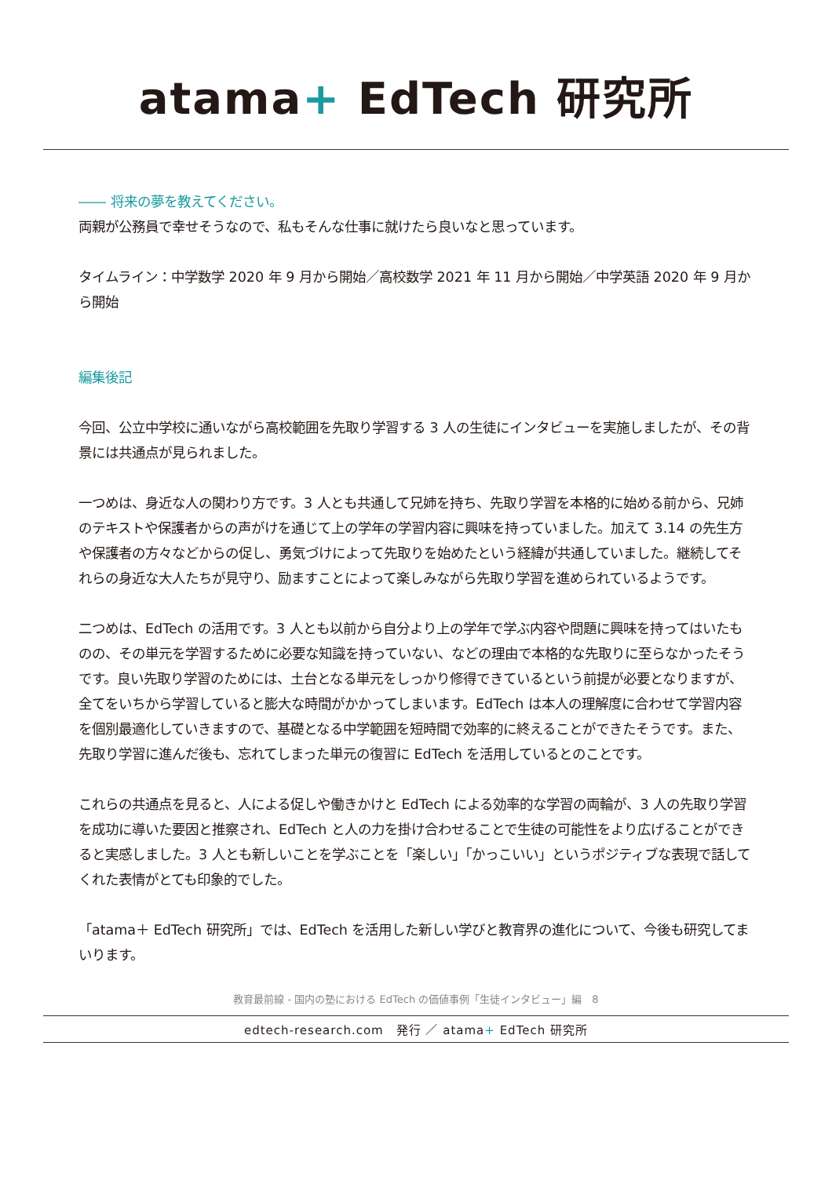atama+ EdTech 研究所
―― 将来の夢を教えてください。
両親が公務員で幸せそうなので、私もそんな仕事に就けたら良いなと思っています。
タイムライン：中学数学 2020 年 9 月から開始／高校数学 2021 年 11 月から開始／中学英語 2020 年 9 月から開始
編集後記
今回、公立中学校に通いながら高校範囲を先取り学習する 3 人の生徒にインタビューを実施しましたが、その背景には共通点が見られました。
一つめは、身近な人の関わり方です。3 人とも共通して兄姉を持ち、先取り学習を本格的に始める前から、兄姉のテキストや保護者からの声がけを通じて上の学年の学習内容に興味を持っていました。加えて 3.14 の先生方や保護者の方々などからの促し、勇気づけによって先取りを始めたという経緯が共通していました。継続してそれらの身近な大人たちが見守り、励ますことによって楽しみながら先取り学習を進められているようです。
二つめは、EdTech の活用です。3 人とも以前から自分より上の学年で学ぶ内容や問題に興味を持ってはいたものの、その単元を学習するために必要な知識を持っていない、などの理由で本格的な先取りに至らなかったそうです。良い先取り学習のためには、土台となる単元をしっかり修得できているという前提が必要となりますが、全てをいちから学習していると膨大な時間がかかってしまいます。EdTech は本人の理解度に合わせて学習内容を個別最適化していきますので、基礎となる中学範囲を短時間で効率的に終えることができたそうです。また、先取り学習に進んだ後も、忘れてしまった単元の復習に EdTech を活用しているとのことです。
これらの共通点を見ると、人による促しや働きかけと EdTech による効率的な学習の両輪が、3 人の先取り学習を成功に導いた要因と推察され、EdTech と人の力を掛け合わせることで生徒の可能性をより広げることができると実感しました。3 人とも新しいことを学ぶことを「楽しい」「かっこいい」というポジティブな表現で話してくれた表情がとても印象的でした。
「atama＋ EdTech 研究所」では、EdTech を活用した新しい学びと教育界の進化について、今後も研究してまいります。
教育最前線 - 国内の塾における EdTech の価値事例「生徒インタビュー」編　8
edtech-research.com　発行 ／ atama+ EdTech 研究所